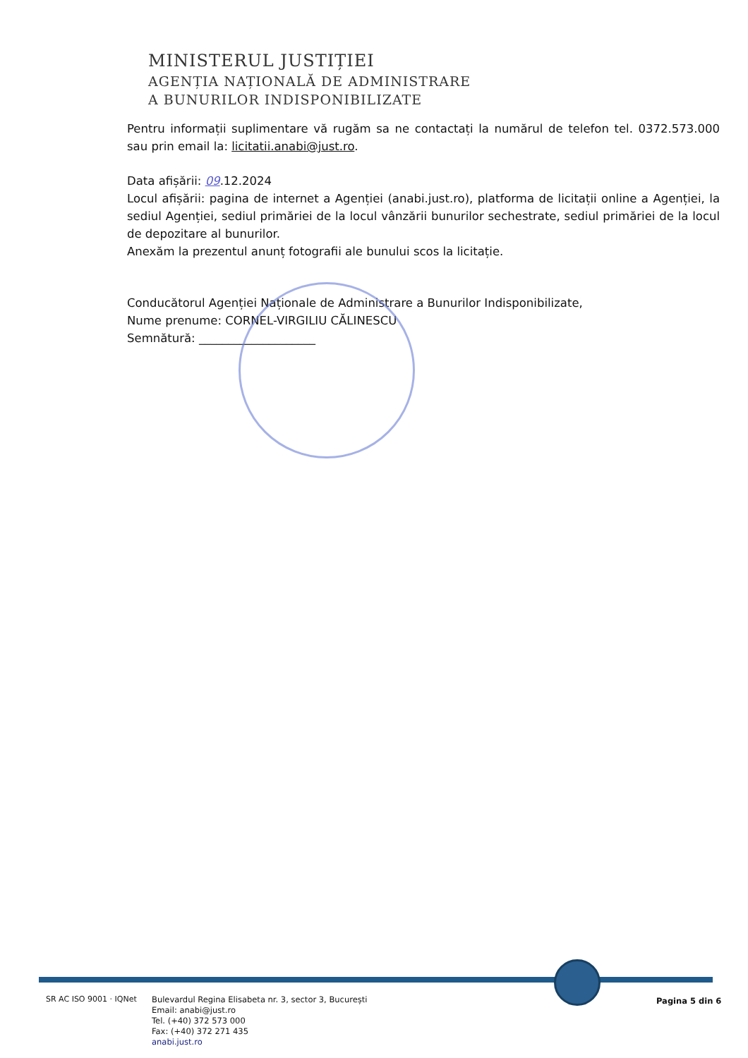MINISTERUL JUSTIȚIEI
AGENȚIA NAȚIONALĂ DE ADMINISTRARE
A BUNURILOR INDISPONIBILIZATE
Pentru informații suplimentare vă rugăm sa ne contactați la numărul de telefon tel. 0372.573.000 sau prin email la: licitatii.anabi@just.ro.
Data afișării: 09.12.2024
Locul afișării: pagina de internet a Agenției (anabi.just.ro), platforma de licitații online a Agenției, la sediul Agenției, sediul primăriei de la locul vânzării bunurilor sechestrate, sediul primăriei de la locul de depozitare al bunurilor.
Anexăm la prezentul anunț fotografii ale bunului scos la licitație.
Conducătorul Agenției Naționale de Administrare a Bunurilor Indisponibilizate,
Nume prenume: CORNEL-VIRGILIU CĂLINESCU
Semnătură: ____________________
SR AC ISO 9001 · IQNet
Bulevardul Regina Elisabeta nr. 3, sector 3, București
Email: anabi@just.ro
Tel. (+40) 372 573 000
Fax: (+40) 372 271 435
anabi.just.ro
Pagina 5 din 6